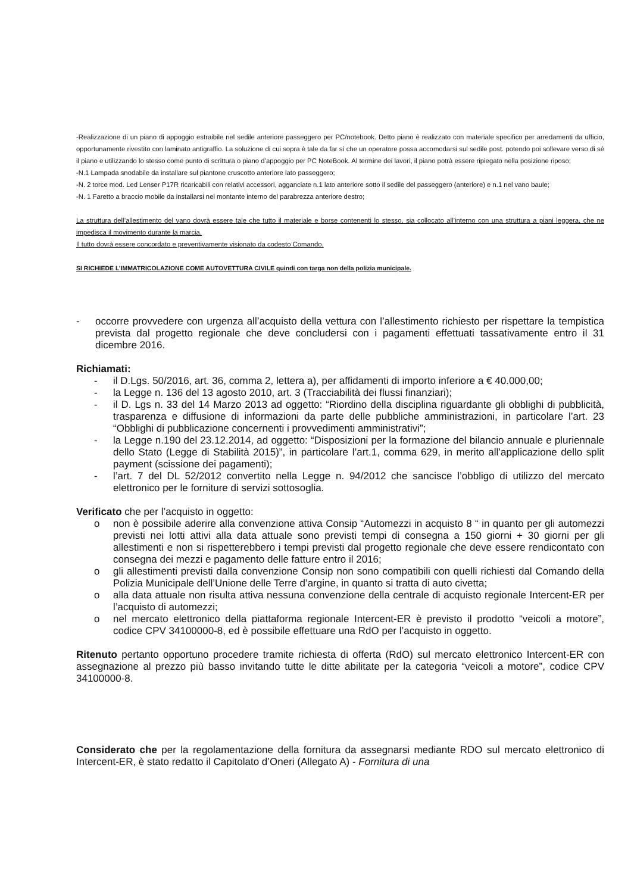-Realizzazione di un piano di appoggio estraibile nel sedile anteriore passeggero per PC/notebook. Detto piano è realizzato con materiale specifico per arredamenti da ufficio, opportunamente rivestito con laminato antigraffio. La soluzione di cui sopra è tale da far sì che un operatore possa accomodarsi sul sedile post. potendo poi sollevare verso di sé il piano e utilizzando lo stesso come punto di scrittura o piano d’appoggio per PC NoteBook. Al termine dei lavori, il piano potrà essere ripiegato nella posizione riposo;
-N.1 Lampada snodabile da installare sul piantone cruscotto anteriore lato passeggero;
-N. 2 torce mod. Led Lenser P17R ricaricabili con relativi accessori, agganciate n.1 lato anteriore sotto il sedile del passeggero (anteriore) e n.1 nel vano baule;
-N. 1 Faretto a braccio mobile da installarsi nel montante interno del parabrezza anteriore destro;
La struttura dell’allestimento del vano dovrà essere tale che tutto il materiale e borse contenenti lo stesso, sia collocato all’interno con una struttura a piani leggera, che ne impedisca il movimento durante la marcia.
Il tutto dovrà essere concordato e preventivamente visionato da codesto Comando.
SI RICHIEDE L’IMMATRICOLAZIONE COME AUTOVETTURA CIVILE quindi con targa non della polizia municipale.
- occorre provvedere con urgenza all’acquisto della vettura con l’allestimento richiesto per rispettare la tempistica prevista dal progetto regionale che deve concludersi con i pagamenti effettuati tassativamente entro il 31 dicembre 2016.
Richiamati:
- il D.Lgs. 50/2016, art. 36, comma 2, lettera a), per affidamenti di importo inferiore a € 40.000,00;
- la Legge n. 136 del 13 agosto 2010, art. 3 (Tracciabilità dei flussi finanziari);
- il D. Lgs n. 33 del 14 Marzo 2013 ad oggetto: “Riordino della disciplina riguardante gli obblighi di pubblicità, trasparenza e diffusione di informazioni da parte delle pubbliche amministrazioni, in particolare l’art. 23 “Obblighi di pubblicazione concernenti i provvedimenti amministrativi”;
- la Legge n.190 del 23.12.2014, ad oggetto: “Disposizioni per la formazione del bilancio annuale e pluriennale dello Stato (Legge di Stabilità 2015)”, in particolare l’art.1, comma 629, in merito all’applicazione dello split payment (scissione dei pagamenti);
- l’art. 7 del DL 52/2012 convertito nella Legge n. 94/2012 che sancisce l’obbligo di utilizzo del mercato elettronico per le forniture di servizi sottosoglia.
Verificato che per l’acquisto in oggetto:
o non è possibile aderire alla convenzione attiva Consip “Automezzi in acquisto 8 “ in quanto per gli automezzi previsti nei lotti attivi alla data attuale sono previsti tempi di consegna a 150 giorni + 30 giorni per gli allestimenti e non si rispetterebbero i tempi previsti dal progetto regionale che deve essere rendicontato con consegna dei mezzi e pagamento delle fatture entro il 2016;
o gli allestimenti previsti dalla convenzione Consip non sono compatibili con quelli richiesti dal Comando della Polizia Municipale dell’Unione delle Terre d’argine, in quanto si tratta di auto civetta;
o alla data attuale non risulta attiva nessuna convenzione della centrale di acquisto regionale Intercent-ER per l’acquisto di automezzi;
o nel mercato elettronico della piattaforma regionale Intercent-ER è previsto il prodotto “veicoli a motore”, codice CPV 34100000-8, ed è possibile effettuare una RdO per l’acquisto in oggetto.
Ritenuto pertanto opportuno procedere tramite richiesta di offerta (RdO) sul mercato elettronico Intercent-ER con assegnazione al prezzo più basso invitando tutte le ditte abilitate per la categoria “veicoli a motore”, codice CPV 34100000-8.
Considerato che per la regolamentazione della fornitura da assegnarsi mediante RDO sul mercato elettronico di Intercent-ER, è stato redatto il Capitolato d’Oneri (Allegato A) - Fornitura di una